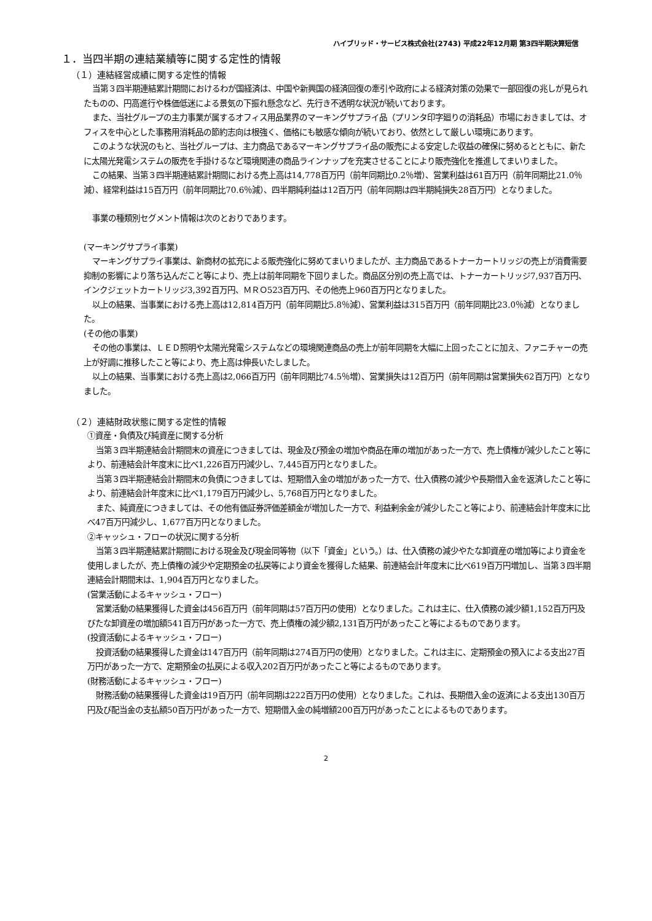ハイブリッド・サービス株式会社(2743) 平成22年12月期 第3四半期決算短信
１．当四半期の連結業績等に関する定性的情報
（１）連結経営成績に関する定性的情報
当第３四半期連結累計期間におけるわが国経済は、中国や新興国の経済回復の牽引や政府による経済対策の効果で一部回復の兆しが見られたものの、円高進行や株価低迷による景気の下振れ懸念など、先行き不透明な状況が続いております。
また、当社グループの主力事業が属するオフィス用品業界のマーキングサプライ品（プリンタ印字廻りの消耗品）市場におきましては、オフィスを中心とした事務用消耗品の節約志向は根強く、価格にも敏感な傾向が続いており、依然として厳しい環境にあります。
このような状況のもと、当社グループは、主力商品であるマーキングサプライ品の販売による安定した収益の確保に努めるとともに、新たに太陽光発電システムの販売を手掛けるなど環境関連の商品ラインナップを充実させることにより販売強化を推進してまいりました。
この結果、当第３四半期連結累計期間における売上高は14,778百万円（前年同期比0.2％増）、営業利益は61百万円（前年同期比21.0％減）、経常利益は15百万円（前年同期比70.6％減）、四半期純利益は12百万円（前年同期は四半期純損失28百万円）となりました。
事業の種類別セグメント情報は次のとおりであります。
(マーキングサプライ事業)
マーキングサプライ事業は、新商材の拡充による販売強化に努めてまいりましたが、主力商品であるトナーカートリッジの売上が消費需要抑制の影響により落ち込んだこと等により、売上は前年同期を下回りました。商品区分別の売上高では、トナーカートリッジ7,937百万円、インクジェットカートリッジ3,392百万円、ＭＲＯ523百万円、その他売上960百万円となりました。
以上の結果、当事業における売上高は12,814百万円（前年同期比5.8％減）、営業利益は315百万円（前年同期比23.0％減）となりました。
(その他の事業)
その他の事業は、ＬＥＤ照明や太陽光発電システムなどの環境関連商品の売上が前年同期を大幅に上回ったことに加え、ファニチャーの売上が好調に推移したこと等により、売上高は伸長いたしました。
以上の結果、当事業における売上高は2,066百万円（前年同期比74.5％増）、営業損失は12百万円（前年同期は営業損失62百万円）となりました。
（２）連結財政状態に関する定性的情報
①資産・負債及び純資産に関する分析
当第３四半期連結会計期間末の資産につきましては、現金及び預金の増加や商品在庫の増加があった一方で、売上債権が減少したこと等により、前連結会計年度末に比べ1,226百万円減少し、7,445百万円となりました。
当第３四半期連結会計期間末の負債につきましては、短期借入金の増加があった一方で、仕入債務の減少や長期借入金を返済したこと等により、前連結会計年度末に比べ1,179百万円減少し、5,768百万円となりました。
また、純資産につきましては、その他有価証券評価差額金が増加した一方で、利益剰余金が減少したこと等により、前連結会計年度末に比べ47百万円減少し、1,677百万円となりました。
②キャッシュ・フローの状況に関する分析
当第３四半期連結累計期間における現金及び現金同等物（以下「資金」という。）は、仕入債務の減少やたな卸資産の増加等により資金を使用しましたが、売上債権の減少や定期預金の払戻等により資金を獲得した結果、前連結会計年度末に比べ619百万円増加し、当第３四半期連結会計期間末は、1,904百万円となりました。
(営業活動によるキャッシュ・フロー)
営業活動の結果獲得した資金は456百万円（前年同期は57百万円の使用）となりました。これは主に、仕入債務の減少額1,152百万円及びたな卸資産の増加額541百万円があった一方で、売上債権の減少額2,131百万円があったこと等によるものであります。
(投資活動によるキャッシュ・フロー)
投資活動の結果獲得した資金は147百万円（前年同期は274百万円の使用）となりました。これは主に、定期預金の預入による支出27百万円があった一方で、定期預金の払戻による収入202百万円があったこと等によるものであります。
(財務活動によるキャッシュ・フロー)
財務活動の結果獲得した資金は19百万円（前年同期は222百万円の使用）となりました。これは、長期借入金の返済による支出130百万円及び配当金の支払額50百万円があった一方で、短期借入金の純増額200百万円があったことによるものであります。
2